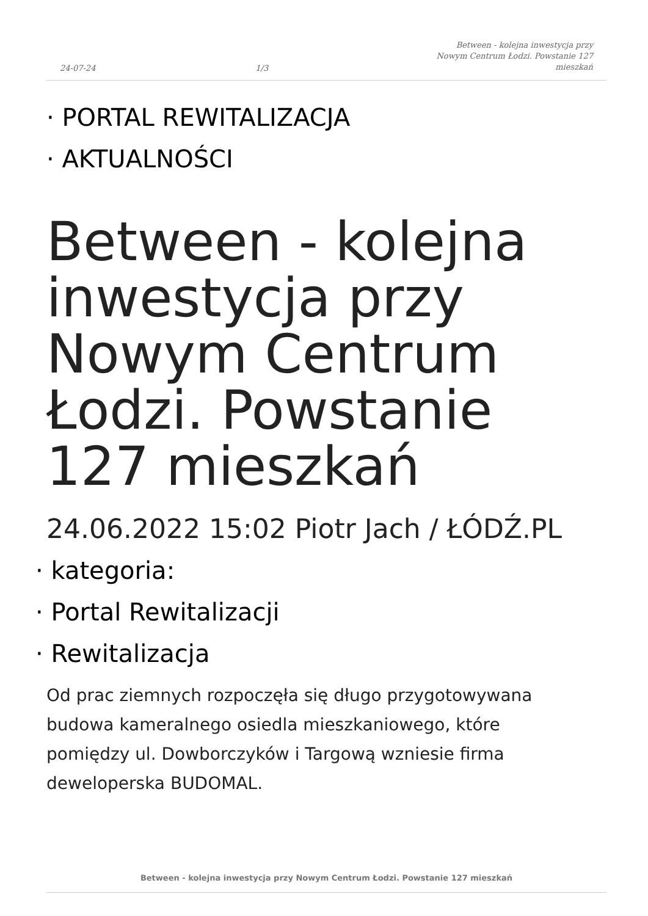24-07-24 1/3 Between - kolejna inwestycja przy Nowym Centrum Łodzi. Powstanie 127 mieszkań
· PORTAL REWITALIZACJA
· AKTUALNOŚCI
Between - kolejna inwestycja przy Nowym Centrum Łodzi. Powstanie 127 mieszkań
24.06.2022 15:02 Piotr Jach / ŁÓDŹ.PL
· kategoria:
· Portal Rewitalizacji
· Rewitalizacja
Od prac ziemnych rozpoczęła się długo przygotowywana budowa kameralnego osiedla mieszkaniowego, które pomiędzy ul. Dowborczyków i Targową wzniesie firma deweloperska BUDOMAL.
Between - kolejna inwestycja przy Nowym Centrum Łodzi. Powstanie 127 mieszkań